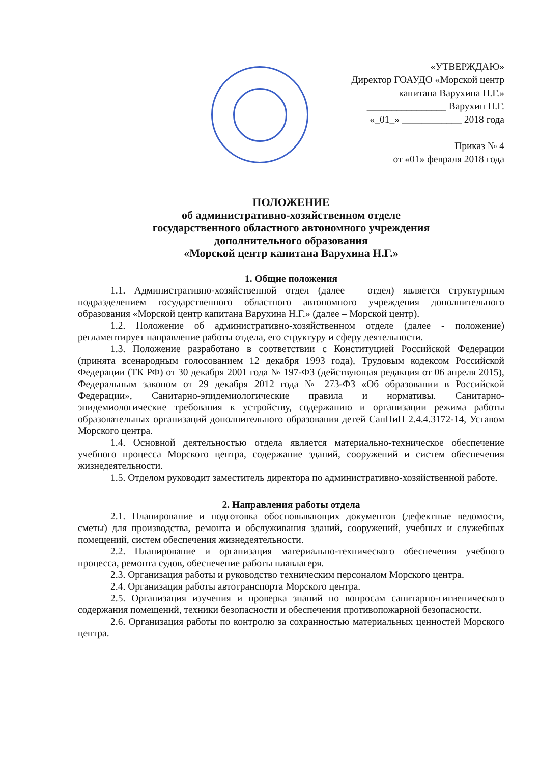«УТВЕРЖДАЮ»
Директор ГОАУДО «Морской центр
капитана Варухина Н.Г.»
________________ Варухин Н.Г.
«_01_» ____________ 2018 года
Приказ № 4
от «01» февраля 2018 года
ПОЛОЖЕНИЕ
об административно-хозяйственном отделе
государственного областного автономного учреждения
дополнительного образования
«Морской центр капитана Варухина Н.Г.»
1. Общие положения
1.1. Административно-хозяйственной отдел (далее – отдел) является структурным подразделением государственного областного автономного учреждения дополнительного образования «Морской центр капитана Варухина Н.Г.» (далее – Морской центр).
1.2. Положение об административно-хозяйственном отделе (далее - положение) регламентирует направление работы отдела, его структуру и сферу деятельности.
1.3. Положение разработано в соответствии с Конституцией Российской Федерации (принята всенародным голосованием 12 декабря 1993 года), Трудовым кодексом Российской Федерации (ТК РФ) от 30 декабря 2001 года № 197-ФЗ (действующая редакция от 06 апреля 2015), Федеральным законом от 29 декабря 2012 года № 273-ФЗ «Об образовании в Российской Федерации», Санитарно-эпидемиологические правила и нормативы. Санитарно-эпидемиологические требования к устройству, содержанию и организации режима работы образовательных организаций дополнительного образования детей СанПиН 2.4.4.3172-14, Уставом Морского центра.
1.4. Основной деятельностью отдела является материально-техническое обеспечение учебного процесса Морского центра, содержание зданий, сооружений и систем обеспечения жизнедеятельности.
1.5. Отделом руководит заместитель директора по административно-хозяйственной работе.
2. Направления работы отдела
2.1. Планирование и подготовка обосновывающих документов (дефектные ведомости, сметы) для производства, ремонта и обслуживания зданий, сооружений, учебных и служебных помещений, систем обеспечения жизнедеятельности.
2.2. Планирование и организация материально-технического обеспечения учебного процесса, ремонта судов, обеспечение работы плавлагеря.
2.3. Организация работы и руководство техническим персоналом Морского центра.
2.4. Организация работы автотранспорта Морского центра.
2.5. Организация изучения и проверка знаний по вопросам санитарно-гигиенического содержания помещений, техники безопасности и обеспечения противопожарной безопасности.
2.6. Организация работы по контролю за сохранностью материальных ценностей Морского центра.